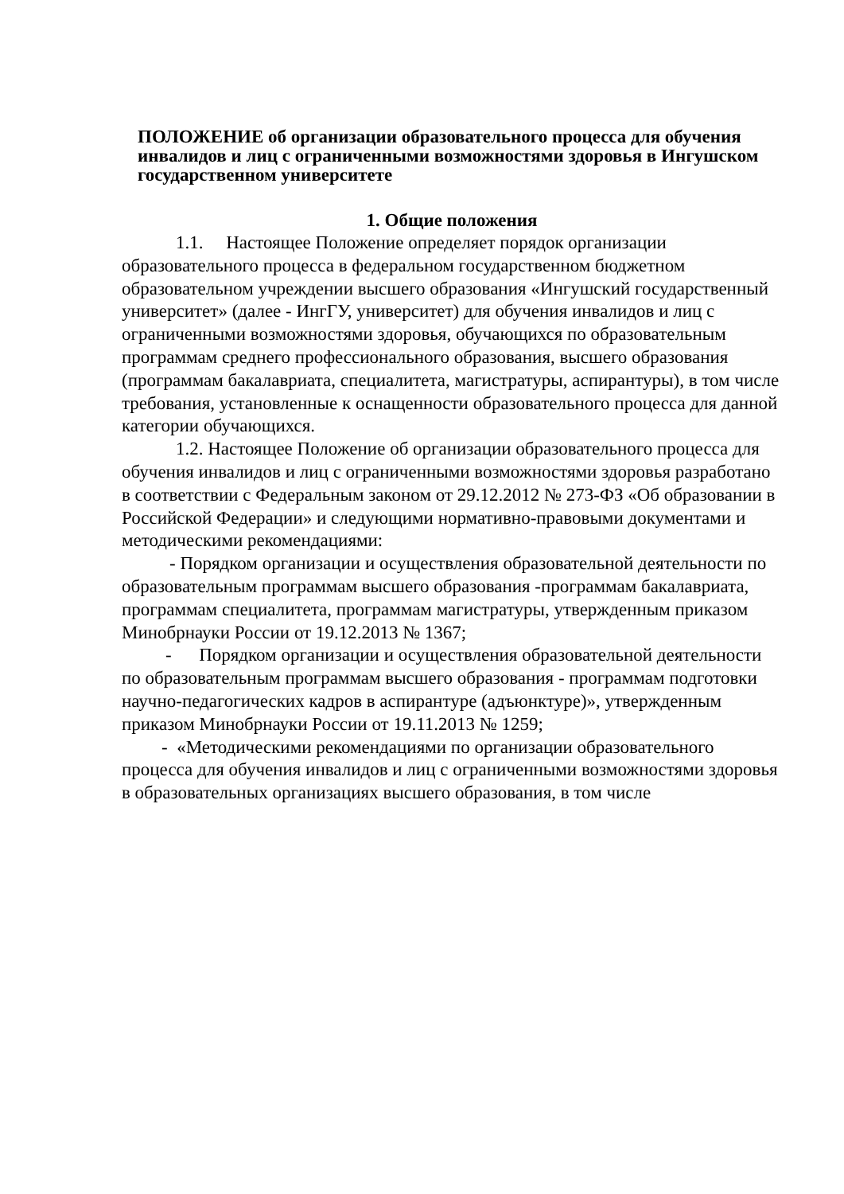ПОЛОЖЕНИЕ об организации образовательного процесса для обучения инвалидов и лиц с ограниченными возможностями здоровья в Ингушском государственном университете
1. Общие положения
1.1. Настоящее Положение определяет порядок организации образовательного процесса в федеральном государственном бюджетном образовательном учреждении высшего образования «Ингушский государственный университет» (далее - ИнгГУ, университет) для обучения инвалидов и лиц с ограниченными возможностями здоровья, обучающихся по образовательным программам среднего профессионального образования, высшего образования (программам бакалавриата, специалитета, магистратуры, аспирантуры), в том числе требования, установленные к оснащенности образовательного процесса для данной категории обучающихся.
1.2. Настоящее Положение об организации образовательного процесса для обучения инвалидов и лиц с ограниченными возможностями здоровья разработано в соответствии с Федеральным законом от 29.12.2012 № 273-ФЗ «Об образовании в Российской Федерации» и следующими нормативно-правовыми документами и методическими рекомендациями:
- Порядком организации и осуществления образовательной деятельности по образовательным программам высшего образования -программам бакалавриата, программам специалитета, программам магистратуры, утвержденным приказом Минобрнауки России от 19.12.2013 № 1367;
- Порядком организации и осуществления образовательной деятельности по образовательным программам высшего образования - программам подготовки научно-педагогических кадров в аспирантуре (адъюнктуре)», утвержденным приказом Минобрнауки России от 19.11.2013 № 1259;
- «Методическими рекомендациями по организации образовательного процесса для обучения инвалидов и лиц с ограниченными возможностями здоровья в образовательных организациях высшего образования, в том числе